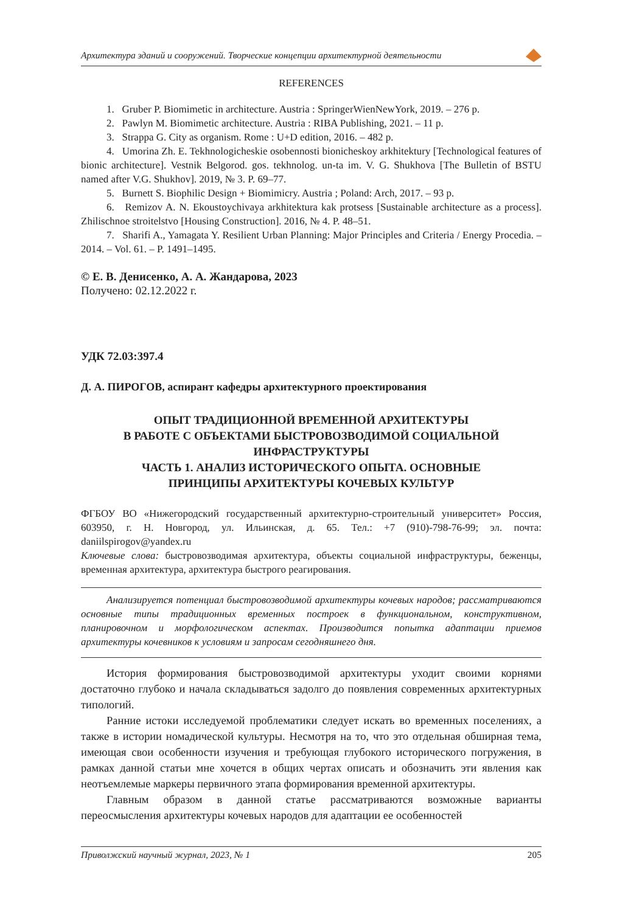Архитектура зданий и сооружений. Творческие концепции архитектурной деятельности
REFERENCES
1. Gruber P. Biomimetic in architecture. Austria : SpringerWienNewYork, 2019. – 276 p.
2. Pawlyn M. Biomimetic architecture. Austria : RIBA Publishing, 2021. – 11 p.
3. Strappa G. City as organism. Rome : U+D edition, 2016. – 482 p.
4. Umorina Zh. E. Tekhnologicheskie osobennosti bionicheskoy arkhitektury [Technological features of bionic architecture]. Vestnik Belgorod. gos. tekhnolog. un-ta im. V. G. Shukhova [The Bulletin of BSTU named after V.G. Shukhov]. 2019, № 3. P. 69–77.
5. Burnett S. Biophilic Design + Biomimicry. Austria ; Poland: Arch, 2017. – 93 p.
6. Remizov A. N. Ekoustoychivaya arkhitektura kak protsess [Sustainable architecture as a process]. Zhilischnoe stroitelstvo [Housing Construction]. 2016, № 4. P. 48–51.
7. Sharifi A., Yamagata Y. Resilient Urban Planning: Major Principles and Criteria / Energy Procedia. – 2014. – Vol. 61. – P. 1491–1495.
© Е. В. Денисенко, А. А. Жандарова, 2023
Получено: 02.12.2022 г.
УДК 72.03:397.4
Д. А. ПИРОГОВ, аспирант кафедры архитектурного проектирования
ОПЫТ ТРАДИЦИОННОЙ ВРЕМЕННОЙ АРХИТЕКТУРЫ
В РАБОТЕ С ОБЪЕКТАМИ БЫСТРОВОЗВОДИМОЙ СОЦИАЛЬНОЙ
ИНФРАСТРУКТУРЫ
ЧАСТЬ 1. АНАЛИЗ ИСТОРИЧЕСКОГО ОПЫТА. ОСНОВНЫЕ
ПРИНЦИПЫ АРХИТЕКТУРЫ КОЧЕВЫХ КУЛЬТУР
ФГБОУ ВО «Нижегородский государственный архитектурно-строительный университет» Россия, 603950, г. Н. Новгород, ул. Ильинская, д. 65. Тел.: +7 (910)-798-76-99; эл. почта: daniilspirogov@yandex.ru
Ключевые слова: быстровозводимая архитектура, объекты социальной инфраструктуры, беженцы, временная архитектура, архитектура быстрого реагирования.
Анализируется потенциал быстровозводимой архитектуры кочевых народов; рассматриваются основные типы традиционных временных построек в функциональном, конструктивном, планировочном и морфологическом аспектах. Производится попытка адаптации приемов архитектуры кочевников к условиям и запросам сегодняшнего дня.
История формирования быстровозводимой архитектуры уходит своими корнями достаточно глубоко и начала складываться задолго до появления современных архитектурных типологий.
Ранние истоки исследуемой проблематики следует искать во временных поселениях, а также в истории номадической культуры. Несмотря на то, что это отдельная обширная тема, имеющая свои особенности изучения и требующая глубокого исторического погружения, в рамках данной статьи мне хочется в общих чертах описать и обозначить эти явления как неотъемлемые маркеры первичного этапа формирования временной архитектуры.
Главным образом в данной статье рассматриваются возможные варианты переосмысления архитектуры кочевых народов для адаптации ее особенностей
Приволжский научный журнал, 2023, № 1 205